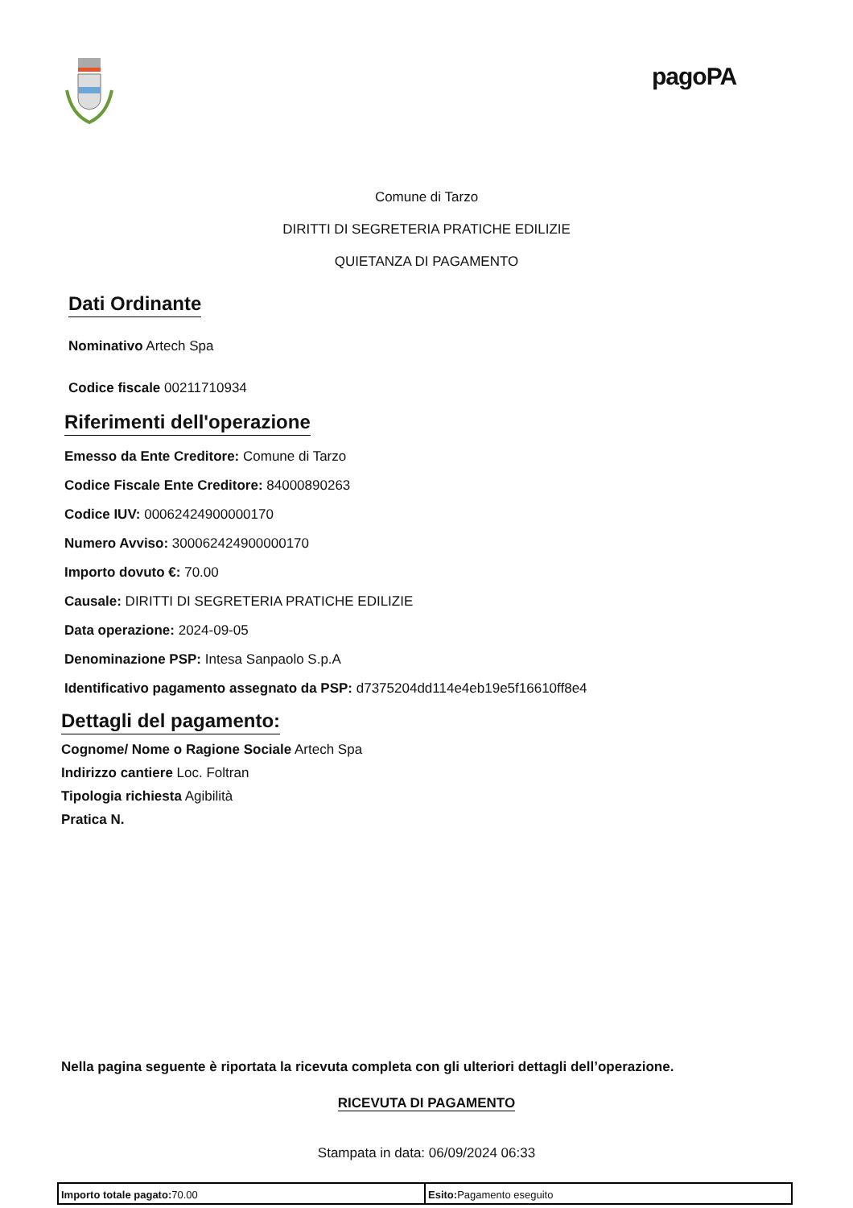pagoPA
Comune di Tarzo
DIRITTI DI SEGRETERIA PRATICHE EDILIZIE
QUIETANZA DI PAGAMENTO
Dati Ordinante
Nominativo Artech Spa
Codice fiscale 00211710934
Riferimenti dell'operazione
Emesso da Ente Creditore: Comune di Tarzo
Codice Fiscale Ente Creditore: 84000890263
Codice IUV: 00062424900000170
Numero Avviso: 300062424900000170
Importo dovuto €: 70.00
Causale: DIRITTI DI SEGRETERIA PRATICHE EDILIZIE
Data operazione: 2024-09-05
Denominazione PSP: Intesa Sanpaolo S.p.A
Identificativo pagamento assegnato da PSP: d7375204dd114e4eb19e5f16610ff8e4
Dettagli del pagamento:
Cognome/ Nome o Ragione Sociale Artech Spa
Indirizzo cantiere Loc. Foltran
Tipologia richiesta Agibilità
Pratica N.
Nella pagina seguente è riportata la ricevuta completa con gli ulteriori dettagli dell’operazione.
RICEVUTA DI PAGAMENTO
Stampata in data: 06/09/2024 06:33
| Importo totale pagato: 70.00 | Esito: Pagamento eseguito |